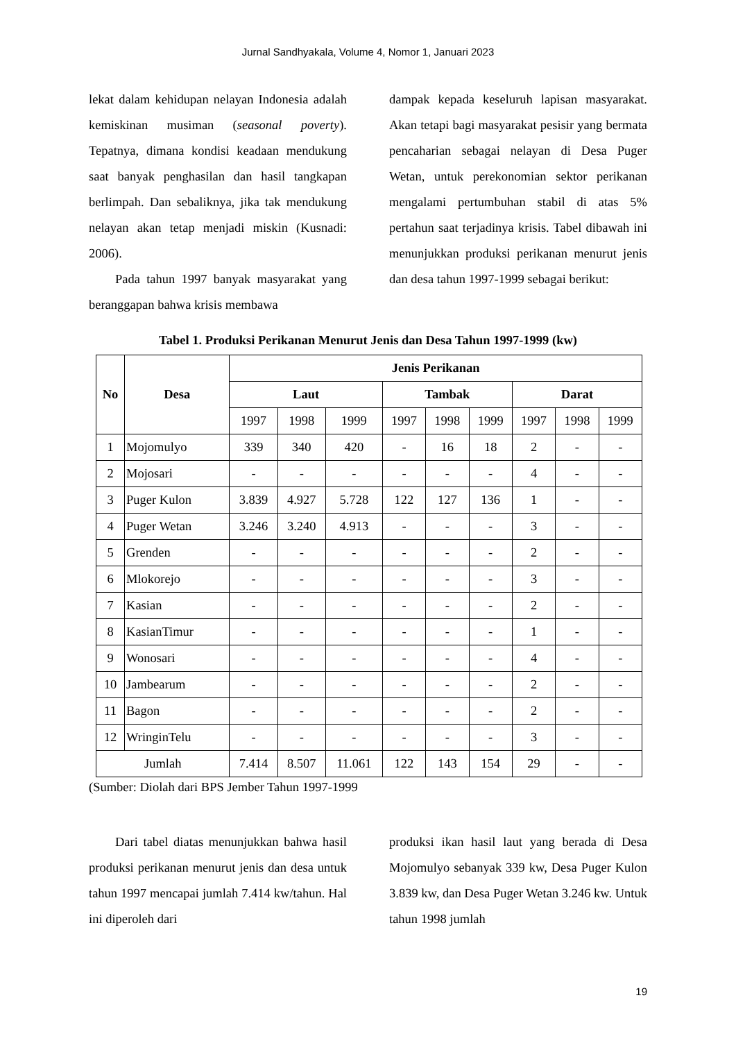Jurnal Sandhyakala, Volume 4, Nomor 1, Januari 2023
lekat dalam kehidupan nelayan Indonesia adalah kemiskinan musiman (seasonal poverty). Tepatnya, dimana kondisi keadaan mendukung saat banyak penghasilan dan hasil tangkapan berlimpah. Dan sebaliknya, jika tak mendukung nelayan akan tetap menjadi miskin (Kusnadi: 2006).
Pada tahun 1997 banyak masyarakat yang beranggapan bahwa krisis membawa
dampak kepada keseluruh lapisan masyarakat. Akan tetapi bagi masyarakat pesisir yang bermata pencaharian sebagai nelayan di Desa Puger Wetan, untuk perekonomian sektor perikanan mengalami pertumbuhan stabil di atas 5% pertahun saat terjadinya krisis. Tabel dibawah ini menunjukkan produksi perikanan menurut jenis dan desa tahun 1997-1999 sebagai berikut:
Tabel 1. Produksi Perikanan Menurut Jenis dan Desa Tahun 1997-1999 (kw)
| No | Desa | Jenis Perikanan | | | | | | | | |
| --- | --- | --- | --- | --- | --- | --- | --- | --- | --- | --- |
| | | Laut | | | Tambak | | | Darat | | |
| | | 1997 | 1998 | 1999 | 1997 | 1998 | 1999 | 1997 | 1998 | 1999 |
| 1 | Mojomulyo | 339 | 340 | 420 | - | 16 | 18 | 2 | - | - |
| 2 | Mojosari | - | - | - | - | - | - | 4 | - | - |
| 3 | Puger Kulon | 3.839 | 4.927 | 5.728 | 122 | 127 | 136 | 1 | - | - |
| 4 | Puger Wetan | 3.246 | 3.240 | 4.913 | - | - | - | 3 | - | - |
| 5 | Grenden | - | - | - | - | - | - | 2 | - | - |
| 6 | Mlokorejo | - | - | - | - | - | - | 3 | - | - |
| 7 | Kasian | - | - | - | - | - | - | 2 | - | - |
| 8 | KasianTimur | - | - | - | - | - | - | 1 | - | - |
| 9 | Wonosari | - | - | - | - | - | - | 4 | - | - |
| 10 | Jambearum | - | - | - | - | - | - | 2 | - | - |
| 11 | Bagon | - | - | - | - | - | - | 2 | - | - |
| 12 | WringinTelu | - | - | - | - | - | - | 3 | - | - |
| Jumlah | | 7.414 | 8.507 | 11.061 | 122 | 143 | 154 | 29 | - | - |
(Sumber: Diolah dari BPS Jember Tahun 1997-1999
Dari tabel diatas menunjukkan bahwa hasil produksi perikanan menurut jenis dan desa untuk tahun 1997 mencapai jumlah 7.414 kw/tahun. Hal ini diperoleh dari
produksi ikan hasil laut yang berada di Desa Mojomulyo sebanyak 339 kw, Desa Puger Kulon 3.839 kw, dan Desa Puger Wetan 3.246 kw. Untuk tahun 1998 jumlah
19